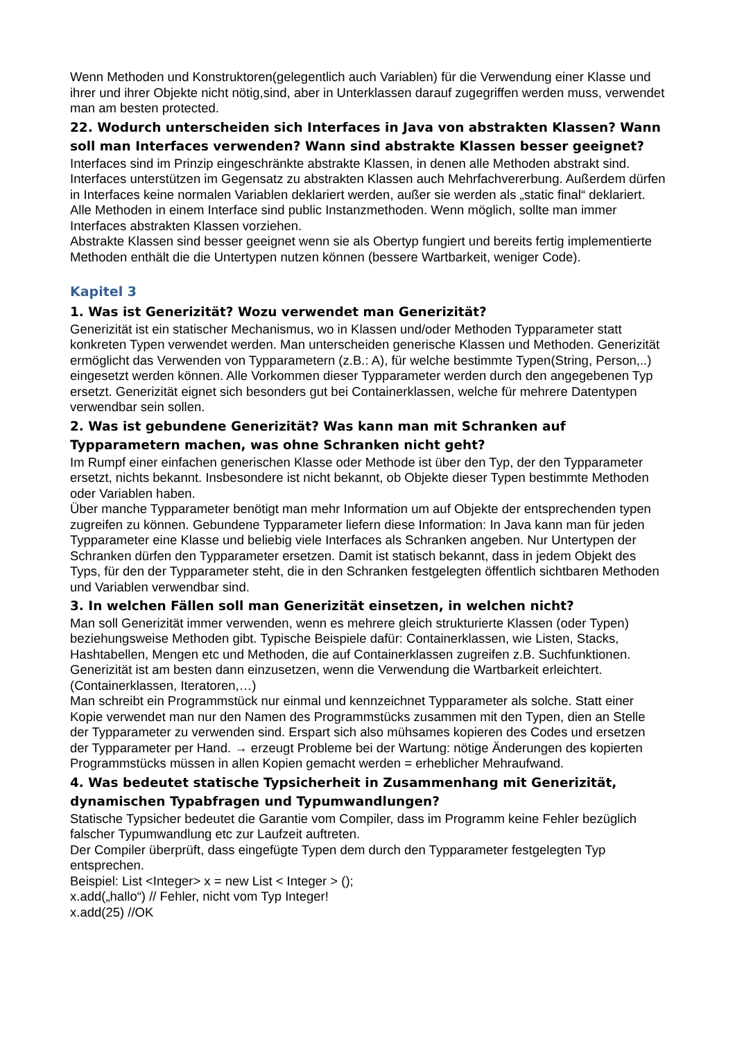Wenn Methoden und Konstruktoren(gelegentlich auch Variablen) für die Verwendung einer Klasse und ihrer und ihrer Objekte nicht nötig,sind, aber in Unterklassen darauf zugegriffen werden muss, verwendet man am besten protected.
22. Wodurch unterscheiden sich Interfaces in Java von abstrakten Klassen? Wann soll man Interfaces verwenden? Wann sind abstrakte Klassen besser geeignet?
Interfaces sind im Prinzip eingeschränkte abstrakte Klassen, in denen alle Methoden abstrakt sind. Interfaces unterstützen im Gegensatz zu abstrakten Klassen auch Mehrfachvererbung. Außerdem dürfen in Interfaces keine normalen Variablen deklariert werden, außer sie werden als „static final“ deklariert. Alle Methoden in einem Interface sind public Instanzmethoden. Wenn möglich, sollte man immer Interfaces abstrakten Klassen vorziehen.
Abstrakte Klassen sind besser geeignet wenn sie als Obertyp fungiert und bereits fertig implementierte Methoden enthält die die Untertypen nutzen können (bessere Wartbarkeit, weniger Code).
Kapitel 3
1. Was ist Generizität? Wozu verwendet man Generizität?
Generizität ist ein statischer Mechanismus, wo in Klassen und/oder Methoden Typparameter statt konkreten Typen verwendet werden. Man unterscheiden generische Klassen und Methoden. Generizität ermöglicht das Verwenden von Typparametern (z.B.: A), für welche bestimmte Typen(String, Person,..) eingesetzt werden können. Alle Vorkommen dieser Typparameter werden durch den angegebenen Typ ersetzt. Generizität eignet sich besonders gut bei Containerklassen, welche für mehrere Datentypen verwendbar sein sollen.
2. Was ist gebundene Generizität? Was kann man mit Schranken auf Typparametern machen, was ohne Schranken nicht geht?
Im Rumpf einer einfachen generischen Klasse oder Methode ist über den Typ, der den Typparameter ersetzt, nichts bekannt. Insbesondere ist nicht bekannt, ob Objekte dieser Typen bestimmte Methoden oder Variablen haben.
Über manche Typparameter benötigt man mehr Information um auf Objekte der entsprechenden typen zugreifen zu können. Gebundene Typparameter liefern diese Information: In Java kann man für jeden Typparameter eine Klasse und beliebig viele Interfaces als Schranken angeben. Nur Untertypen der Schranken dürfen den Typparameter ersetzen. Damit ist statisch bekannt, dass in jedem Objekt des Typs, für den der Typparameter steht, die in den Schranken festgelegten öffentlich sichtbaren Methoden und Variablen verwendbar sind.
3. In welchen Fällen soll man Generizität einsetzen, in welchen nicht?
Man soll Generizität immer verwenden, wenn es mehrere gleich strukturierte Klassen (oder Typen) beziehungsweise Methoden gibt. Typische Beispiele dafür: Containerklassen, wie Listen, Stacks, Hashtabellen, Mengen etc und Methoden, die auf Containerklassen zugreifen z.B. Suchfunktionen. Generizität ist am besten dann einzusetzen, wenn die Verwendung die Wartbarkeit erleichtert. (Containerklassen, Iteratoren,…)
Man schreibt ein Programmstück nur einmal und kennzeichnet Typparameter als solche. Statt einer Kopie verwendet man nur den Namen des Programmstücks zusammen mit den Typen, dien an Stelle der Typparameter zu verwenden sind. Erspart sich also mühsames kopieren des Codes und ersetzen der Typparameter per Hand. → erzeugt Probleme bei der Wartung: nötige Änderungen des kopierten Programmstücks müssen in allen Kopien gemacht werden = erheblicher Mehraufwand.
4. Was bedeutet statische Typsicherheit in Zusammenhang mit Generizität, dynamischen Typabfragen und Typumwandlungen?
Statische Typsicher bedeutet die Garantie vom Compiler, dass im Programm keine Fehler bezüglich falscher Typumwandlung etc zur Laufzeit auftreten.
Der Compiler überprüft, dass eingefügte Typen dem durch den Typparameter festgelegten Typ entsprechen.
Beispiel: List <Integer> x = new List < Integer > ();
x.add(„hallo“) // Fehler, nicht vom Typ Integer!
x.add(25) //OK